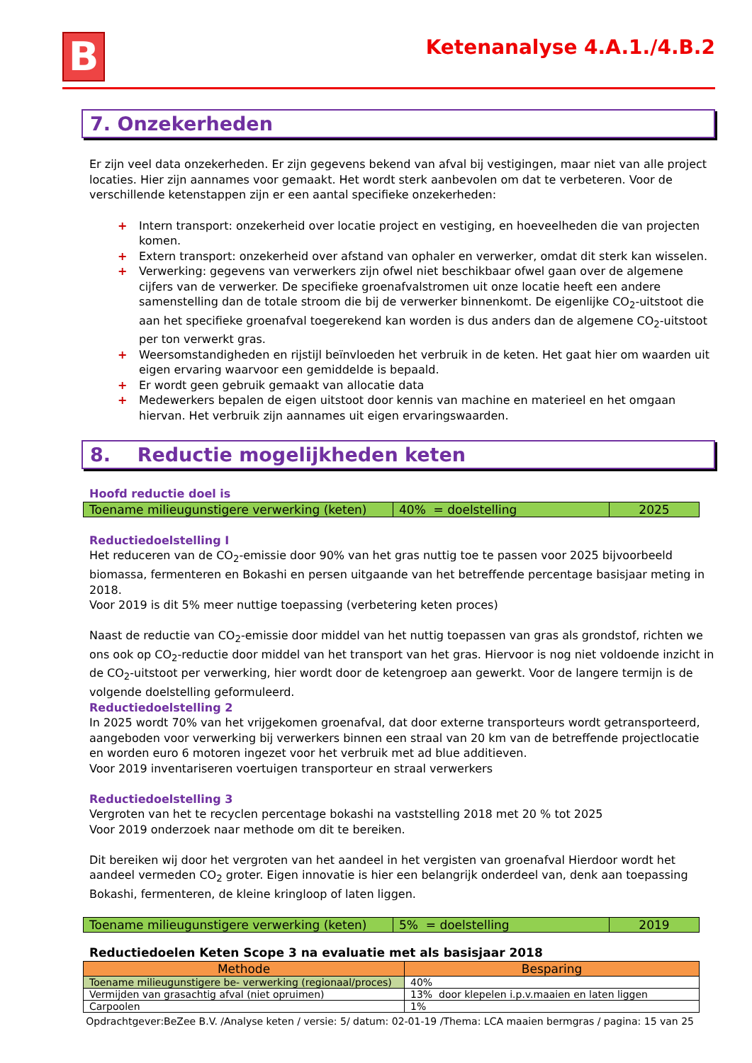B
Ketenanalyse 4.A.1./4.B.2
7. Onzekerheden
Er zijn veel data onzekerheden. Er zijn gegevens bekend van afval bij vestigingen, maar niet van alle project locaties. Hier zijn aannames voor gemaakt. Het wordt sterk aanbevolen om dat te verbeteren. Voor de verschillende ketenstappen zijn er een aantal specifieke onzekerheden:
+ Intern transport: onzekerheid over locatie project en vestiging, en hoeveelheden die van projecten komen.
+ Extern transport: onzekerheid over afstand van ophaler en verwerker, omdat dit sterk kan wisselen.
+ Verwerking: gegevens van verwerkers zijn ofwel niet beschikbaar ofwel gaan over de algemene cijfers van de verwerker. De specifieke groenafvalstromen uit onze locatie heeft een andere samenstelling dan de totale stroom die bij de verwerker binnenkomt. De eigenlijke CO<sub>2</sub>-uitstoot die aan het specifieke groenafval toegerekend kan worden is dus anders dan de algemene CO<sub>2</sub>-uitstoot per ton verwerkt gras.
+ Weersomstandigheden en rijstijl beïnvloeden het verbruik in de keten. Het gaat hier om waarden uit eigen ervaring waarvoor een gemiddelde is bepaald.
+ Er wordt geen gebruik gemaakt van allocatie data
+ Medewerkers bepalen de eigen uitstoot door kennis van machine en materieel en het omgaan hiervan. Het verbruik zijn aannames uit eigen ervaringswaarden.
8. Reductie mogelijkheden keten
Hoofd reductie doel is
| Toename milieugunstigere verwerking (keten) | 40% = doelstelling | 2025 |
Reductiedoelstelling I
Het reduceren van de CO<sub>2</sub>-emissie door 90% van het gras nuttig toe te passen voor 2025 bijvoorbeeld biomassa, fermenteren en Bokashi en persen uitgaande van het betreffende percentage basisjaar meting in 2018.
Voor 2019 is dit 5% meer nuttige toepassing (verbetering keten proces)
Naast de reductie van CO<sub>2</sub>-emissie door middel van het nuttig toepassen van gras als grondstof, richten we ons ook op CO<sub>2</sub>-reductie door middel van het transport van het gras. Hiervoor is nog niet voldoende inzicht in de CO<sub>2</sub>-uitstoot per verwerking, hier wordt door de ketengroep aan gewerkt. Voor de langere termijn is de volgende doelstelling geformuleerd.
Reductiedoelstelling 2
In 2025 wordt 70% van het vrijgekomen groenafval, dat door externe transporteurs wordt getransporteerd, aangeboden voor verwerking bij verwerkers binnen een straal van 20 km van de betreffende projectlocatie en worden euro 6 motoren ingezet voor het verbruik met ad blue additieven.
Voor 2019 inventariseren voertuigen transporteur en straal verwerkers
Reductiedoelstelling 3
Vergroten van het te recyclen percentage bokashi na vaststelling 2018 met 20 % tot 2025
Voor 2019 onderzoek naar methode om dit te bereiken.
Dit bereiken wij door het vergroten van het aandeel in het vergisten van groenafval Hierdoor wordt het aandeel vermeden CO<sub>2</sub> groter. Eigen innovatie is hier een belangrijk onderdeel van, denk aan toepassing Bokashi, fermenteren, de kleine kringloop of laten liggen.
| Toename milieugunstigere verwerking (keten) | 5% = doelstelling | 2019 |
Reductiedoelen Keten Scope 3 na evaluatie met als basisjaar 2018
| Methode | Besparing |
| --- | --- |
| Toename milieugunstigere be- verwerking (regionaal/proces) | 40% |
| Vermijden van grasachtig afval (niet opruimen) | 13% door klepelen i.p.v.maaien en laten liggen |
| Carpoolen | 1% |
Opdrachtgever:BeZee B.V. /Analyse keten / versie: 5/ datum: 02-01-19 /Thema: LCA maaien bermgras / pagina: 15 van 25